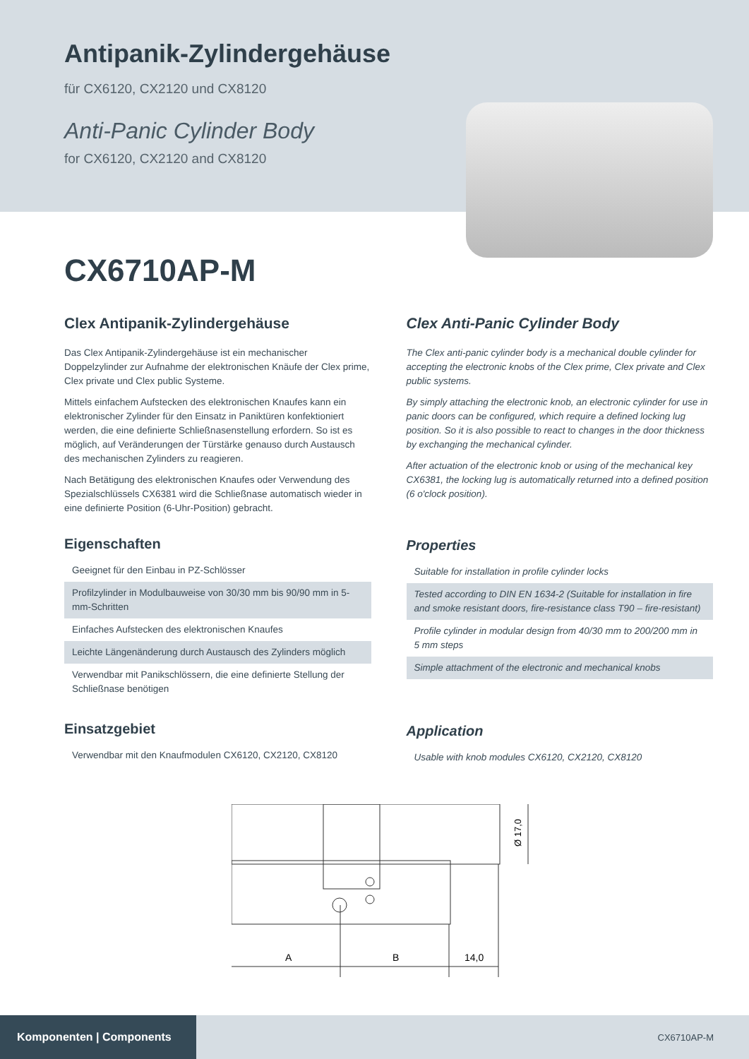Antipanik-Zylindergehäuse
für CX6120, CX2120 und CX8120
Anti-Panic Cylinder Body
for CX6120, CX2120 and CX8120
CX6710AP-M
Clex Antipanik-Zylindergehäuse
Das Clex Antipanik-Zylindergehäuse ist ein mechanischer Doppelzylinder zur Aufnahme der elektronischen Knäufe der Clex prime, Clex private und Clex public Systeme.
Mittels einfachem Aufstecken des elektronischen Knaufes kann ein elektronischer Zylinder für den Einsatz in Paniktüren konfektioniert werden, die eine definierte Schließnasenstellung erfordern. So ist es möglich, auf Veränderungen der Türstärke genauso durch Austausch des mechanischen Zylinders zu reagieren.
Nach Betätigung des elektronischen Knaufes oder Verwendung des Spezialschlüssels CX6381 wird die Schließnase automatisch wieder in eine definierte Position (6-Uhr-Position) gebracht.
Eigenschaften
Geeignet für den Einbau in PZ-Schlösser
Profilzylinder in Modulbauweise von 30/30 mm bis 90/90 mm in 5-mm-Schritten
Einfaches Aufstecken des elektronischen Knaufes
Leichte Längenänderung durch Austausch des Zylinders möglich
Verwendbar mit Panikschlössern, die eine definierte Stellung der Schließnase benötigen
Einsatzgebiet
Verwendbar mit den Knaufmodulen CX6120, CX2120, CX8120
Clex Anti-Panic Cylinder Body
The Clex anti-panic cylinder body is a mechanical double cylinder for accepting the electronic knobs of the Clex prime, Clex private and Clex public systems.
By simply attaching the electronic knob, an electronic cylinder for use in panic doors can be configured, which require a defined locking lug position. So it is also possible to react to changes in the door thickness by exchanging the mechanical cylinder.
After actuation of the electronic knob or using of the mechanical key CX6381, the locking lug is automatically returned into a defined position (6 o'clock position).
Properties
Suitable for installation in profile cylinder locks
Tested according to DIN EN 1634-2 (Suitable for installation in fire and smoke resistant doors, fire-resistance class T90 – fire-resistant)
Profile cylinder in modular design from 40/30 mm to 200/200 mm in 5 mm steps
Simple attachment of the electronic and mechanical knobs
Application
Usable with knob modules CX6120, CX2120, CX8120
A
B
14,0
Ø 17,0
Komponenten | Components
CX6710AP-M